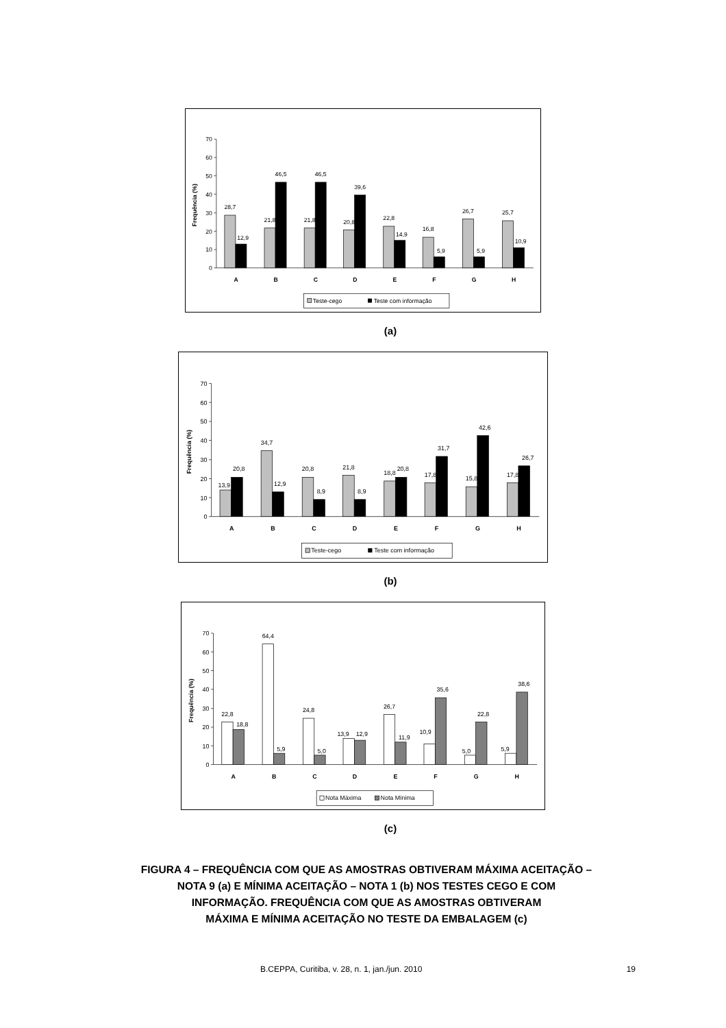0
10
20
30
40
50
60
70
Frequência (%)
28,7
21,8
21,8
20,8
22,8
16,8
26,7
25,7
12,9
46,5
46,5
39,6
14,9
5,9
5,9
10,9
A
B
C
D
E
F
G
H
Teste-cego
Teste com informação
(a)
0
10
20
30
40
50
60
70
Frequência (%)
13,9
34,7
20,8
21,8
18,8
17,8
15,8
17,8
20,8
12,9
8,9
8,9
20,8
31,7
42,6
26,7
A
B
C
D
E
F
G
H
Teste-cego
Teste com informação
(b)
0
10
20
30
40
50
60
70
Frequência (%)
22,8
64,4
24,8
13,9
26,7
10,9
5,0
5,9
18,8
5,9
5,0
12,9
11,9
35,6
22,8
38,6
A
B
C
D
E
F
G
H
Nota Máxima
Nota Mínima
(c)
FIGURA 4 – FREQUÊNCIA COM QUE AS AMOSTRAS OBTIVERAM MÁXIMA ACEITAÇÃO –
NOTA 9 (a) E MÍNIMA ACEITAÇÃO – NOTA 1 (b) NOS TESTES CEGO E COM
INFORMAÇÃO. FREQUÊNCIA COM QUE AS AMOSTRAS OBTIVERAM
MÁXIMA E MÍNIMA ACEITAÇÃO NO TESTE DA EMBALAGEM (c)
B.CEPPA, Curitiba, v. 28, n. 1, jan./jun. 2010 19